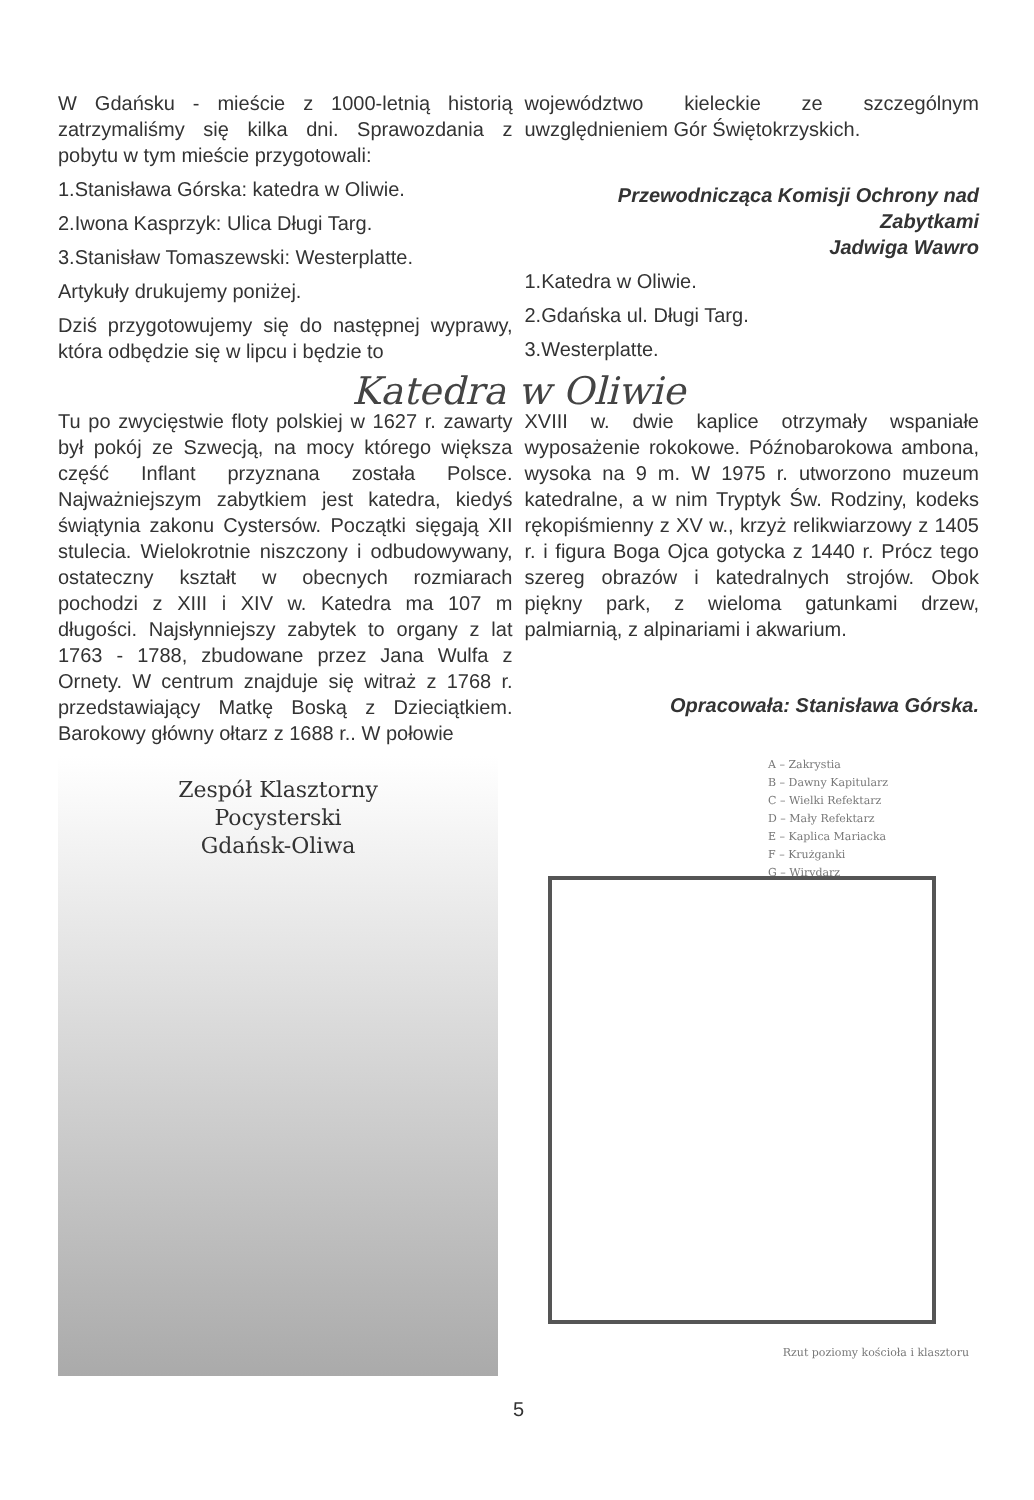W Gdańsku - mieście z 1000-letnią historią zatrzymaliśmy się kilka dni. Sprawozdania z pobytu w tym mieście przygotowali:
1.Stanisława Górska: katedra w Oliwie.
2.Iwona Kasprzyk: Ulica Długi Targ.
3.Stanisław Tomaszewski: Westerplatte.
Artykuły drukujemy poniżej.
Dziś przygotowujemy się do następnej wyprawy, która odbędzie się w lipcu i będzie to
województwo kieleckie ze szczególnym uwzględnieniem Gór Świętokrzyskich.
Przewodnicząca Komisji Ochrony nad Zabytkami
Jadwiga Wawro
1.Katedra w Oliwie.
2.Gdańska ul. Długi Targ.
3.Westerplatte.
Katedra w Oliwie
Tu po zwycięstwie floty polskiej w 1627 r. zawarty był pokój ze Szwecją, na mocy którego większa część Inflant przyznana została Polsce. Najważniejszym zabytkiem jest katedra, kiedyś świątynia zakonu Cystersów. Początki sięgają XII stulecia. Wielokrotnie niszczony i odbudowywany, ostateczny kształt w obecnych rozmiarach pochodzi z XIII i XIV w. Katedra ma 107 m długości. Najsłynniejszy zabytek to organy z lat 1763 - 1788, zbudowane przez Jana Wulfa z Ornety. W centrum znajduje się witraż z 1768 r. przedstawiający Matkę Boską z Dzieciątkiem. Barokowy główny ołtarz z 1688 r.. W połowie
XVIII w. dwie kaplice otrzymały wspaniałe wyposażenie rokokowe. Późnobarokowa ambona, wysoka na 9 m. W 1975 r. utworzono muzeum katedralne, a w nim Tryptyk Św. Rodziny, kodeks rękopiśmienny z XV w., krzyż relikwiarzowy z 1405 r. i figura Boga Ojca gotycka z 1440 r. Prócz tego szereg obrazów i katedralnych strojów. Obok piękny park, z wieloma gatunkami drzew, palmiarnią, z alpinariami i akwarium.
Opracowała: Stanisława Górska.
Zespół Klasztorny
Pocysterski
Gdańsk-Oliwa
A – Zakrystia
B – Dawny Kapitularz
C – Wielki Refektarz
D – Mały Refektarz
E – Kaplica Mariacka
F – Krużganki
G – Wirydarz
Rzut poziomy kościoła i klasztoru
5